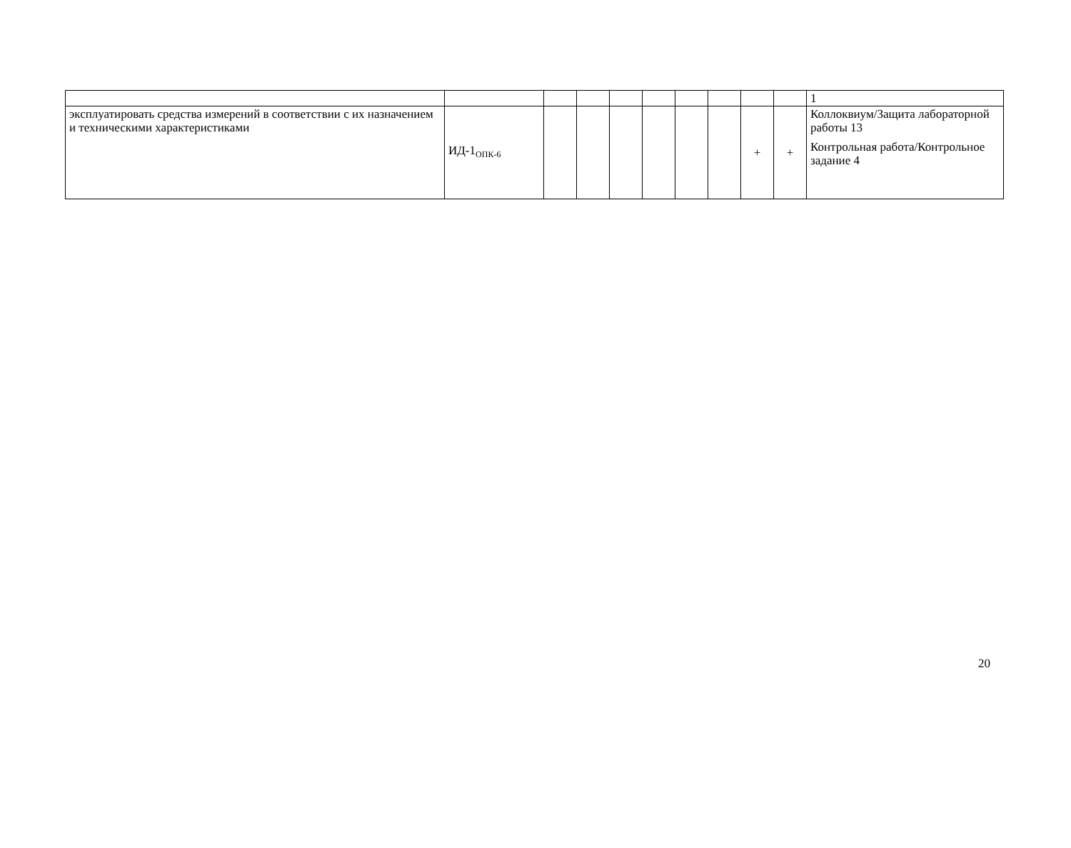| | | | | | | | | | | 1 |
| эксплуатировать средства измерений в соответствии с их назначением и техническими характеристиками | ИД-1<sub>ОПК-6</sub> | | | | | | | + | + | Коллоквиум/Защита лабораторной работы 13 Контрольная работа/Контрольное задание 4 |
20